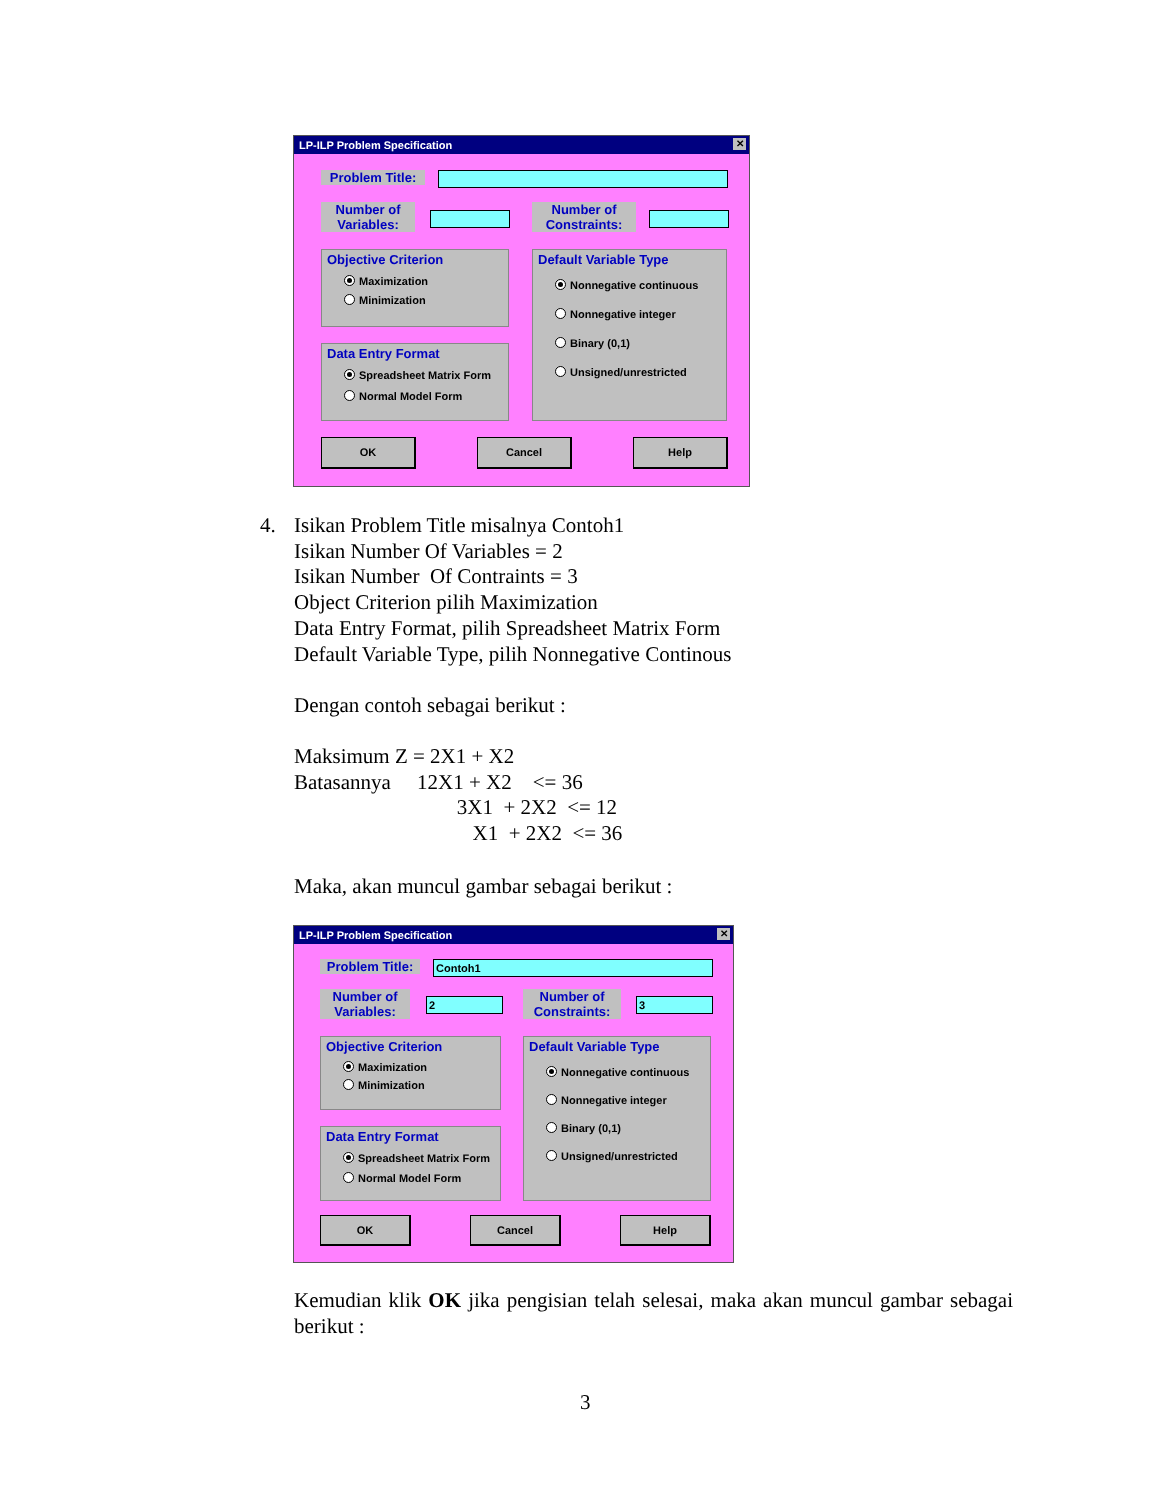LP-ILP Problem Specification
✕
Problem Title:
Number of
Variables:
Number of
Constraints:
Objective Criterion
Maximization
Minimization
Data Entry Format
Spreadsheet Matrix Form
Normal Model Form
Default Variable Type
Nonnegative continuous
Nonnegative integer
Binary (0,1)
Unsigned/unrestricted
OK Cancel Help
4.
Isikan Problem Title misalnya Contoh1
Isikan Number Of Variables = 2
Isikan Number Of Contraints = 3
Object Criterion pilih Maximization
Data Entry Format, pilih Spreadsheet Matrix Form
Default Variable Type, pilih Nonnegative Continous
Dengan contoh sebagai berikut :
Maksimum Z = 2X1 + X2
Batasannya 12X1 + X2 <= 36
3X1 + 2X2 <= 12
X1 + 2X2 <= 36
Maka, akan muncul gambar sebagai berikut :
LP-ILP Problem Specification
✕
Problem Title:
Contoh1
Number of
Variables:
2
Number of
Constraints:
3
Objective Criterion
Maximization
Minimization
Data Entry Format
Spreadsheet Matrix Form
Normal Model Form
Default Variable Type
Nonnegative continuous
Nonnegative integer
Binary (0,1)
Unsigned/unrestricted
OK Cancel Help
Kemudian klik OK jika pengisian telah selesai, maka akan muncul gambar sebagai berikut :
3